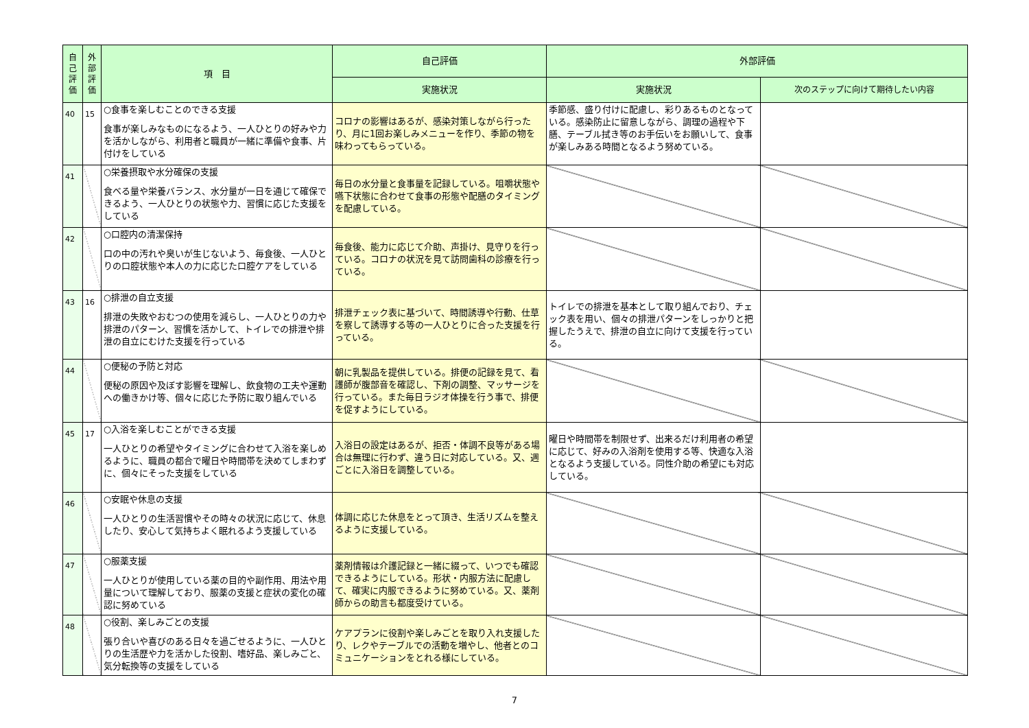| 自 己 評 価 | 外 部 評 価 | 項 目 | 自己評価 | 外部評価 | |
| --- | --- | --- | --- | --- | --- |
| | | | 実施状況 | 実施状況 | 次のステップに向けて期待したい内容 |
| 40 | 15 | ○食事を楽しむことのできる支援 食事が楽しみなものになるよう、一人ひとりの好みや力を活かしながら、利用者と職員が一緒に準備や食事、片付けをしている | コロナの影響はあるが、感染対策しながら行ったり、月に1回お楽しみメニューを作り、季節の物を味わってもらっている。 | 季節感、盛り付けに配慮し、彩りあるものとなっている。感染防止に留意しながら、調理の過程や下膳、テーブル拭き等のお手伝いをお願いして、食事が楽しみある時間となるよう努めている。 | |
| 41 | | ○栄養摂取や水分確保の支援 食べる量や栄養バランス、水分量が一日を通じて確保できるよう、一人ひとりの状態や力、習慣に応じた支援をしている | 毎日の水分量と食事量を記録している。咀嚼状態や嚥下状態に合わせて食事の形態や配膳のタイミングを配慮している。 | | |
| 42 | | ○口腔内の清潔保持 口の中の汚れや臭いが生じないよう、毎食後、一人ひとりの口腔状態や本人の力に応じた口腔ケアをしている | 毎食後、能力に応じて介助、声掛け、見守りを行っている。コロナの状況を見て訪問歯科の診療を行っている。 | | |
| 43 | 16 | ○排泄の自立支援 排泄の失敗やおむつの使用を減らし、一人ひとりの力や排泄のパターン、習慣を活かして、トイレでの排泄や排泄の自立にむけた支援を行っている | 排泄チェック表に基づいて、時間誘導や行動、仕草を察して誘導する等の一人ひとりに合った支援を行っている。 | トイレでの排泄を基本として取り組んでおり、チェック表を用い、個々の排泄パターンをしっかりと把握したうえで、排泄の自立に向けて支援を行っている。 | |
| 44 | | ○便秘の予防と対応 便秘の原因や及ぼす影響を理解し、飲食物の工夫や運動への働きかけ等、個々に応じた予防に取り組んでいる | 朝に乳製品を提供している。排便の記録を見て、看護師が腹部音を確認し、下剤の調整、マッサージを行っている。また毎日ラジオ体操を行う事で、排便を促すようにしている。 | | |
| 45 | 17 | ○入浴を楽しむことができる支援 一人ひとりの希望やタイミングに合わせて入浴を楽しめるように、職員の都合で曜日や時間帯を決めてしまわずに、個々にそった支援をしている | 入浴日の設定はあるが、拒否・体調不良等がある場合は無理に行わず、違う日に対応している。又、週ごとに入浴日を調整している。 | 曜日や時間帯を制限せず、出来るだけ利用者の希望に応じて、好みの入浴剤を使用する等、快適な入浴となるよう支援している。同性介助の希望にも対応している。 | |
| 46 | | ○安眠や休息の支援 一人ひとりの生活習慣やその時々の状況に応じて、休息したり、安心して気持ちよく眠れるよう支援している | 体調に応じた休息をとって頂き、生活リズムを整えるように支援している。 | | |
| 47 | | ○服薬支援 一人ひとりが使用している薬の目的や副作用、用法や用量について理解しており、服薬の支援と症状の変化の確認に努めている | 薬剤情報は介護記録と一緒に綴って、いつでも確認できるようにしている。形状・内服方法に配慮して、確実に内服できるように努めている。又、薬剤師からの助言も都度受けている。 | | |
| 48 | | ○役割、楽しみごとの支援 張り合いや喜びのある日々を過ごせるように、一人ひとりの生活歴や力を活かした役割、嗜好品、楽しみごと、気分転換等の支援をしている | ケアプランに役割や楽しみごとを取り入れ支援したり、レクやテーブルでの活動を増やし、他者とのコミュニケーションをとれる様にしている。 | | |
7